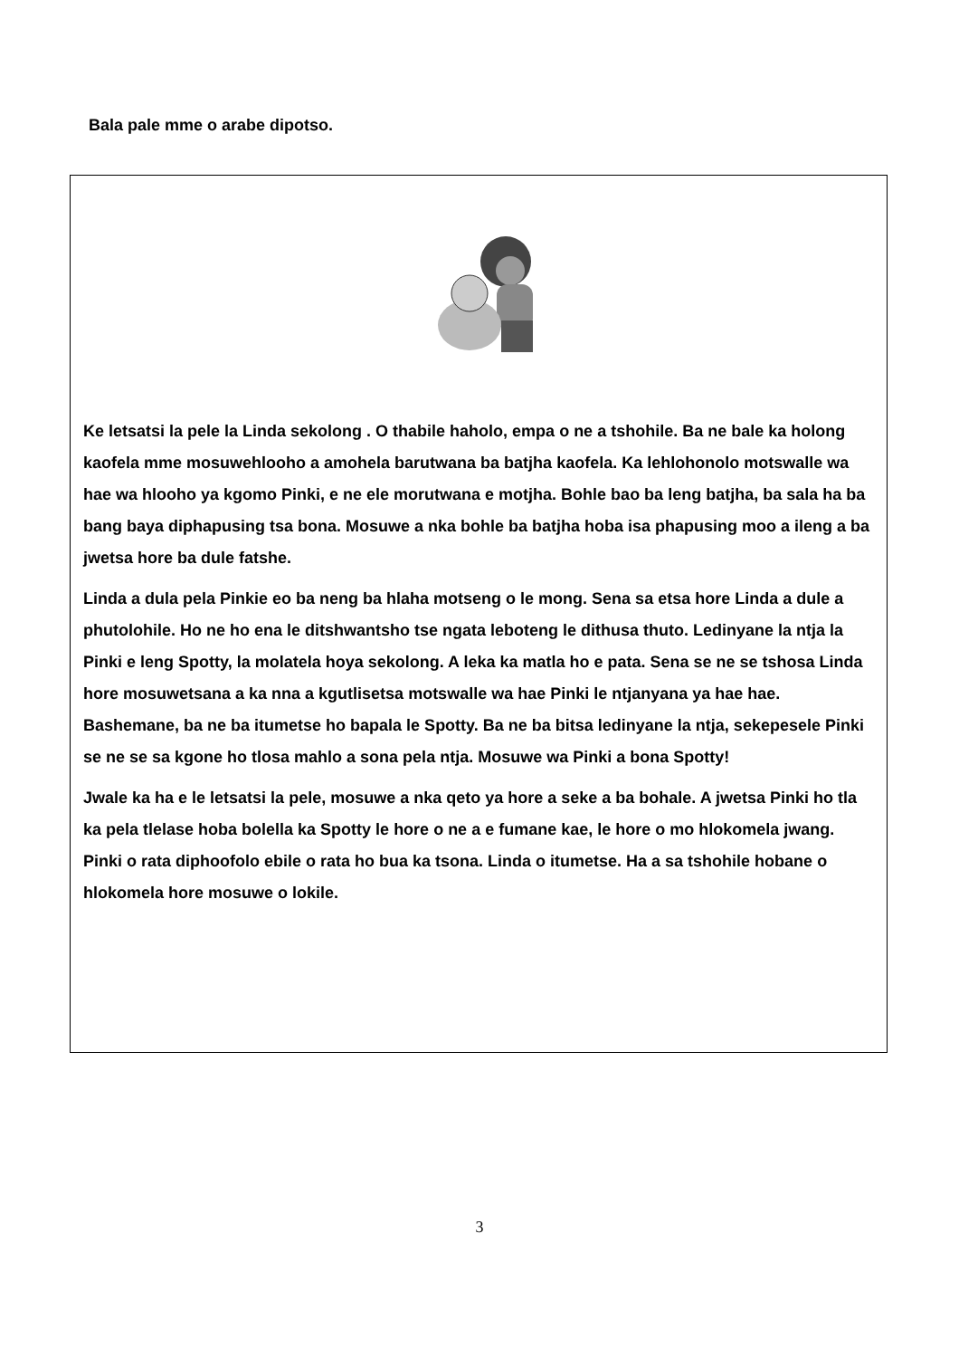Bala pale mme o arabe dipotso.
Ke letsatsi la pele la Linda sekolong . O thabile haholo, empa o ne a tshohile. Ba ne bale ka holong kaofela mme mosuwehlooho a amohela barutwana ba batjha kaofela. Ka lehlohonolo motswalle wa hae wa hlooho ya kgomo Pinki, e ne ele morutwana e motjha. Bohle bao ba leng batjha, ba sala ha ba bang baya diphapusing tsa bona. Mosuwe a nka bohle ba batjha hoba isa phapusing moo a ileng a ba jwetsa hore ba dule fatshe.
Linda a dula pela Pinkie eo ba neng ba hlaha motseng o le mong. Sena sa etsa hore Linda a dule a phutolohile. Ho ne ho ena le ditshwantsho tse ngata leboteng le dithusa thuto. Ledinyane la ntja la Pinki e leng Spotty, la molatela hoya sekolong. A leka ka matla ho e pata. Sena se ne se tshosa Linda hore mosuwetsana a ka nna a kgutlisetsa motswalle wa hae Pinki le ntjanyana ya hae hae. Bashemane, ba ne ba itumetse ho bapala le Spotty. Ba ne ba bitsa ledinyane la ntja, sekepesele Pinki se ne se sa kgone ho tlosa mahlo a sona pela ntja. Mosuwe wa Pinki a bona Spotty!
Jwale ka ha e le letsatsi la pele, mosuwe a nka qeto ya hore a seke a ba bohale. A jwetsa Pinki ho tla ka pela tlelase hoba bolella ka Spotty le hore o ne a e fumane kae, le hore o mo hlokomela jwang. Pinki o rata diphoofolo ebile o rata ho bua ka tsona. Linda o itumetse. Ha a sa tshohile hobane o hlokomela hore mosuwe o lokile.
3